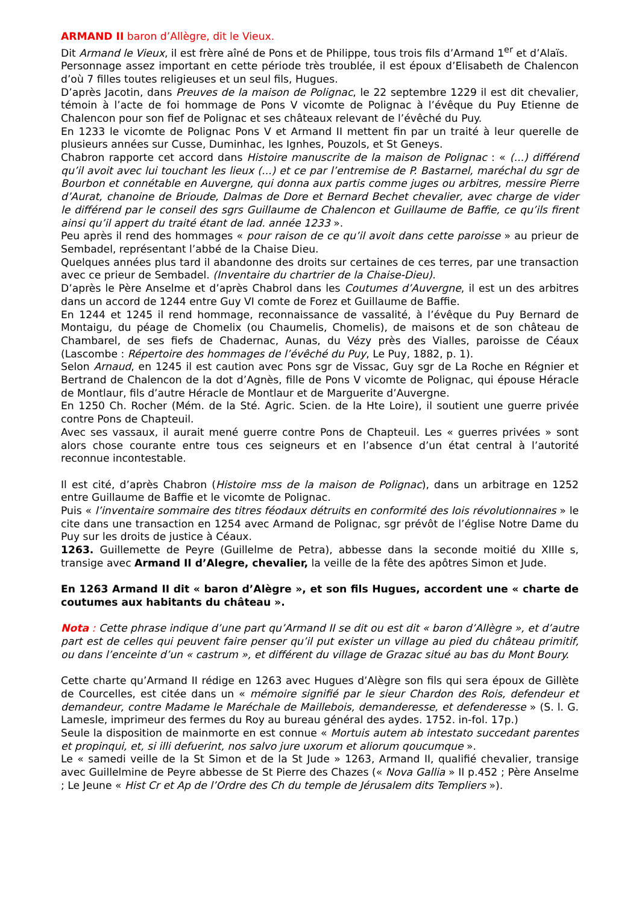ARMAND II baron d’Allègre, dit le Vieux.
Dit Armand le Vieux, il est frère aîné de Pons et de Philippe, tous trois fils d’Armand 1<sup>er</sup> et d’Alaïs.
Personnage assez important en cette période très troublée, il est époux d’Elisabeth de Chalencon d’où 7 filles toutes religieuses et un seul fils, Hugues.
D’après Jacotin, dans Preuves de la maison de Polignac, le 22 septembre 1229 il est dit chevalier, témoin à l’acte de foi hommage de Pons V vicomte de Polignac à l’évêque du Puy Etienne de Chalencon pour son fief de Polignac et ses châteaux relevant de l’évêché du Puy.
En 1233 le vicomte de Polignac Pons V et Armand II mettent fin par un traité à leur querelle de plusieurs années sur Cusse, Duminhac, les Ignhes, Pouzols, et St Geneys.
Chabron rapporte cet accord dans Histoire manuscrite de la maison de Polignac : « (...) différend qu’il avoit avec lui touchant les lieux (...) et ce par l’entremise de P. Bastarnel, maréchal du sgr de Bourbon et connétable en Auvergne, qui donna aux partis comme juges ou arbitres, messire Pierre d’Aurat, chanoine de Brioude, Dalmas de Dore et Bernard Bechet chevalier, avec charge de vider le différend par le conseil des sgrs Guillaume de Chalencon et Guillaume de Baffie, ce qu’ils firent ainsi qu’il appert du traité étant de lad. année 1233 ».
Peu après il rend des hommages « pour raison de ce qu’il avoit dans cette paroisse » au prieur de Sembadel, représentant l’abbé de la Chaise Dieu.
Quelques années plus tard il abandonne des droits sur certaines de ces terres, par une transaction avec ce prieur de Sembadel. (Inventaire du chartrier de la Chaise-Dieu).
D’après le Père Anselme et d’après Chabrol dans les Coutumes d’Auvergne, il est un des arbitres dans un accord de 1244 entre Guy VI comte de Forez et Guillaume de Baffie.
En 1244 et 1245 il rend hommage, reconnaissance de vassalité, à l’évêque du Puy Bernard de Montaigu, du péage de Chomelix (ou Chaumelis, Chomelis), de maisons et de son château de Chambarel, de ses fiefs de Chadernac, Aunas, du Vézy près des Vialles, paroisse de Céaux (Lascombe : Répertoire des hommages de l’évêché du Puy, Le Puy, 1882, p. 1).
Selon Arnaud, en 1245 il est caution avec Pons sgr de Vissac, Guy sgr de La Roche en Régnier et Bertrand de Chalencon de la dot d’Agnès, fille de Pons V vicomte de Polignac, qui épouse Héracle de Montlaur, fils d’autre Héracle de Montlaur et de Marguerite d’Auvergne.
En 1250 Ch. Rocher (Mém. de la Sté. Agric. Scien. de la Hte Loire), il soutient une guerre privée contre Pons de Chapteuil.
Avec ses vassaux, il aurait mené guerre contre Pons de Chapteuil. Les « guerres privées » sont alors chose courante entre tous ces seigneurs et en l’absence d’un état central à l’autorité reconnue incontestable.
Il est cité, d’après Chabron (Histoire mss de la maison de Polignac), dans un arbitrage en 1252 entre Guillaume de Baffie et le vicomte de Polignac.
Puis « l’inventaire sommaire des titres féodaux détruits en conformité des lois révolutionnaires » le cite dans une transaction en 1254 avec Armand de Polignac, sgr prévôt de l’église Notre Dame du Puy sur les droits de justice à Céaux.
1263. Guillemette de Peyre (Guillelme de Petra), abbesse dans la seconde moitié du XIIIe s, transige avec Armand II d’Alegre, chevalier, la veille de la fête des apôtres Simon et Jude.
En 1263 Armand II dit « baron d’Alègre », et son fils Hugues, accordent une « charte de coutumes aux habitants du château ».
Nota : Cette phrase indique d’une part qu’Armand II se dit ou est dit « baron d’Allègre », et d’autre part est de celles qui peuvent faire penser qu’il put exister un village au pied du château primitif, ou dans l’enceinte d’un « castrum », et différent du village de Grazac situé au bas du Mont Boury.
Cette charte qu’Armand II rédige en 1263 avec Hugues d’Alègre son fils qui sera époux de Gillète de Courcelles, est citée dans un « mémoire signifié par le sieur Chardon des Rois, defendeur et demandeur, contre Madame le Maréchale de Maillebois, demanderesse, et defenderesse » (S. l. G. Lamesle, imprimeur des fermes du Roy au bureau général des aydes. 1752. in-fol. 17p.)
Seule la disposition de mainmorte en est connue « Mortuis autem ab intestato succedant parentes et propinqui, et, si illi defuerint, nos salvo jure uxorum et aliorum qoucumque ».
Le « samedi veille de la St Simon et de la St Jude » 1263, Armand II, qualifié chevalier, transige avec Guillelmine de Peyre abbesse de St Pierre des Chazes (« Nova Gallia » II p.452 ; Père Anselme ; Le Jeune « Hist Cr et Ap de l’Ordre des Ch du temple de Jérusalem dits Templiers »).